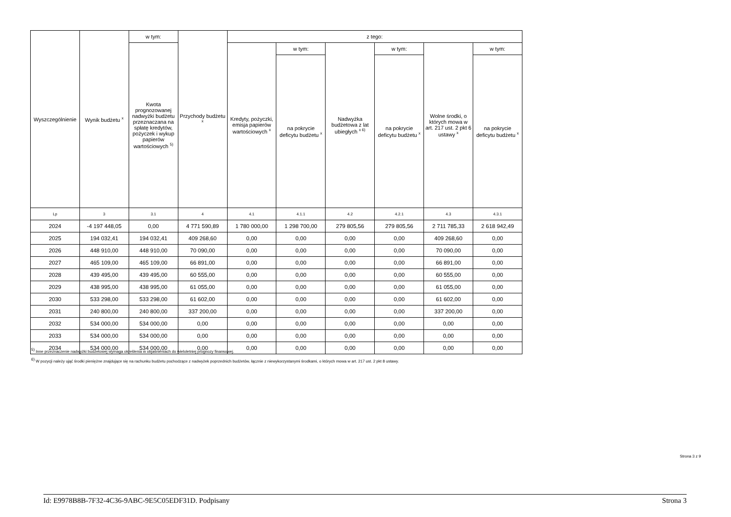| Wyszczególnienie | Wynik budżetu <sup>x</sup> | w tym: | Przychody budżetu <sup>x</sup> | z tego: | | | | | |
| --- | --- | --- | --- | --- | --- | --- | --- | --- | --- |
| | | Kwota prognozowanej nadwyżki budżetu przeznaczana na spłatę kredytów, pożyczek i wykup papierów wartościowych <sup>5)</sup> | | Kredyty, pożyczki, emisja papierów wartościowych <sup>x</sup> | w tym: | Nadwyżka budżetowa z lat ubiegłych <sup>x 6)</sup> | w tym: | Wolne środki, o których mowa w art. 217 ust. 2 pkt 6 ustawy <sup>x</sup> | w tym: |
| | | | | | na pokrycie deficytu budżetu <sup>x</sup> | | na pokrycie deficytu budżetu <sup>x</sup> | | na pokrycie deficytu budżetu <sup>x</sup> |
| Lp | 3 | 3.1 | 4 | 4.1 | 4.1.1 | 4.2 | 4.2.1 | 4.3 | 4.3.1 |
| 2024 | -4 197 448,05 | 0,00 | 4 771 590,89 | 1 780 000,00 | 1 298 700,00 | 279 805,56 | 279 805,56 | 2 711 785,33 | 2 618 942,49 |
| 2025 | 194 032,41 | 194 032,41 | 409 268,60 | 0,00 | 0,00 | 0,00 | 0,00 | 409 268,60 | 0,00 |
| 2026 | 448 910,00 | 448 910,00 | 70 090,00 | 0,00 | 0,00 | 0,00 | 0,00 | 70 090,00 | 0,00 |
| 2027 | 465 109,00 | 465 109,00 | 66 891,00 | 0,00 | 0,00 | 0,00 | 0,00 | 66 891,00 | 0,00 |
| 2028 | 439 495,00 | 439 495,00 | 60 555,00 | 0,00 | 0,00 | 0,00 | 0,00 | 60 555,00 | 0,00 |
| 2029 | 438 995,00 | 438 995,00 | 61 055,00 | 0,00 | 0,00 | 0,00 | 0,00 | 61 055,00 | 0,00 |
| 2030 | 533 298,00 | 533 298,00 | 61 602,00 | 0,00 | 0,00 | 0,00 | 0,00 | 61 602,00 | 0,00 |
| 2031 | 240 800,00 | 240 800,00 | 337 200,00 | 0,00 | 0,00 | 0,00 | 0,00 | 337 200,00 | 0,00 |
| 2032 | 534 000,00 | 534 000,00 | 0,00 | 0,00 | 0,00 | 0,00 | 0,00 | 0,00 | 0,00 |
| 2033 | 534 000,00 | 534 000,00 | 0,00 | 0,00 | 0,00 | 0,00 | 0,00 | 0,00 | 0,00 |
| 2034 | 534 000,00 | 534 000,00 | 0,00 | 0,00 | 0,00 | 0,00 | 0,00 | 0,00 | 0,00 |
<sup>5)</sup> Inne przeznaczenie nadwyżki budżetowej wymaga określenia w objaśnieniach do wieloletniej prognozy finansowej.
<sup>6)</sup> W pozycji należy ująć środki pieniężne znajdujące się na rachunku budżetu pochodzące z nadwyżek poprzednich budżetów, łącznie z niewykorzystanymi środkami, o których mowa w art. 217 ust. 2 pkt 8 ustawy.
Strona 3 z 9
Id: E9978B8B-7F32-4C36-9ABC-9E5C05EDF31D. Podpisany Strona 3